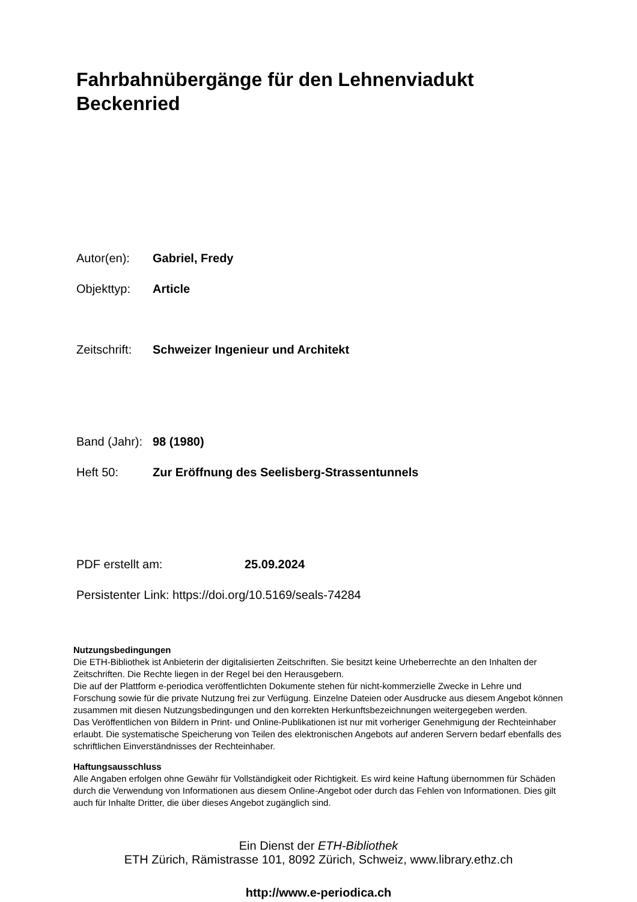Fahrbahnübergänge für den Lehnenviadukt Beckenried
Autor(en): Gabriel, Fredy
Objekttyp: Article
Zeitschrift: Schweizer Ingenieur und Architekt
Band (Jahr): 98 (1980)
Heft 50: Zur Eröffnung des Seelisberg-Strassentunnels
PDF erstellt am: 25.09.2024
Persistenter Link: https://doi.org/10.5169/seals-74284
Nutzungsbedingungen
Die ETH-Bibliothek ist Anbieterin der digitalisierten Zeitschriften. Sie besitzt keine Urheberrechte an den Inhalten der Zeitschriften. Die Rechte liegen in der Regel bei den Herausgebern.
Die auf der Plattform e-periodica veröffentlichten Dokumente stehen für nicht-kommerzielle Zwecke in Lehre und Forschung sowie für die private Nutzung frei zur Verfügung. Einzelne Dateien oder Ausdrucke aus diesem Angebot können zusammen mit diesen Nutzungsbedingungen und den korrekten Herkunftsbezeichnungen weitergegeben werden.
Das Veröffentlichen von Bildern in Print- und Online-Publikationen ist nur mit vorheriger Genehmigung der Rechteinhaber erlaubt. Die systematische Speicherung von Teilen des elektronischen Angebots auf anderen Servern bedarf ebenfalls des schriftlichen Einverständnisses der Rechteinhaber.
Haftungsausschluss
Alle Angaben erfolgen ohne Gewähr für Vollständigkeit oder Richtigkeit. Es wird keine Haftung übernommen für Schäden durch die Verwendung von Informationen aus diesem Online-Angebot oder durch das Fehlen von Informationen. Dies gilt auch für Inhalte Dritter, die über dieses Angebot zugänglich sind.
Ein Dienst der ETH-Bibliothek
ETH Zürich, Rämistrasse 101, 8092 Zürich, Schweiz, www.library.ethz.ch
http://www.e-periodica.ch